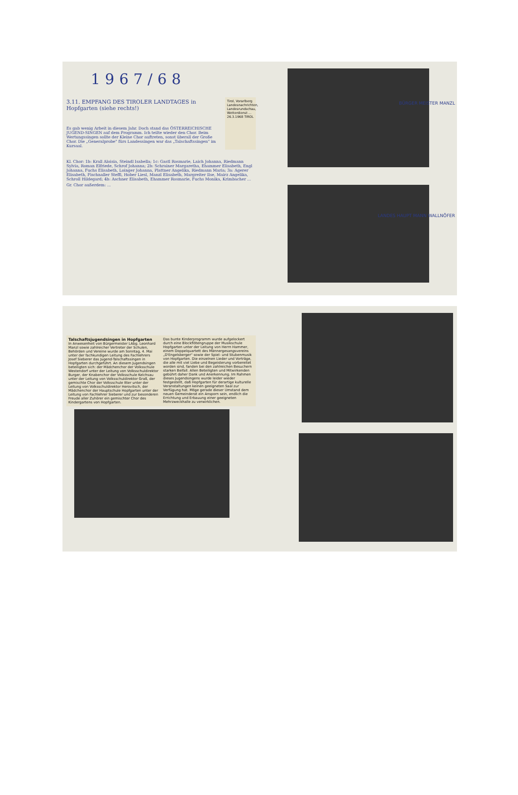1967/68
3.11. EMPFANG DES TIROLER LANDTAGES in Hopfgarten (siehe rechts!)
Es gab wenig Arbeit in diesem Jahr. Doch stand das ÖSTERREICHISCHE JUGEND-SINGEN auf dem Programm. Ich teilte wieder den Chor. Beim Wertungssingen sollte der Kleine Chor auftreten, sonst überall der Große Chor. Die „Generalprobe" fürs Landessingen war das „Talschaftssingen" im Kursaal.
Tirol, Vorarlberg
Landesnachrichten, Landesrundschau, Wetterdienst ...
26.3.1968 TIROL
Kl. Chor: 1b: Krall Aloisia, Steindl Isabella; 1c: Gastl Rosmarie, Laich Johanna, Riedmann Sylvia, Roman Elfriede, Schrof Johanna; 2b: Schrainer Margaretha, Ehammer Elisabeth, Engl Johanna, Fuchs Elisabeth, Loinger Johanna, Plattner Angelika, Riedmann Maria; 3a: Agerer Elisabeth, Fischnaller Steffi, Hober Liesl, Manzl Elisabeth, Margreiter Ilse, Mairz Angelika, Schroll Hildegard; 4b: Aschner Elisabeth, Ehammer Rosmarie, Fuchs Monika, Krimbacher ...
Gr. Chor außerdem: ...
BÜRGER MEISTER MANZL
LANDES HAUPT MANN WALLNÖFER
Talschaftsjugendsingen in Hopfgarten
In Anwesenheit von Bürgermeister LAbg. Leonhard Manzl sowie zahlreicher Vertreter der Schulen, Behörden und Vereine wurde am Sonntag, 4. Mai unter der fachkundigen Leitung des Fachlehrers Josef Sieberer das Jugend-Talschaftssingen in Hopfgarten durchgeführt. An diesem Jugendsingen beteiligten sich: der Mädchenchor der Volksschule Westendorf unter der Leitung von Volksschuldirektor Burger, der Knabenchor der Volksschule Kelchsau unter der Leitung von Volksschuldirektor Graß, der gemischte Chor der Volksschule Itter unter der Leitung von Volksschuldirektor Herovitsch, der Mädchenchor der Hauptschule Hopfgarten unter der Leitung von Fachlehrer Sieberer und zur besonderen Freude aller Zuhörer ein gemischter Chor des Kindergartens von Hopfgarten.
Das bunte Kinderprogramm wurde aufgelockert durch eine Blockflötengruppe der Musikschule Hopfgarten unter der Leitung von Herrn Hammer, einem Doppelquartett des Männergesangsvereins „D'Engelsberger" sowie der Spiel- und Stubenmusik von Hopfgarten. Die einzelnen Lieder und Vorträge, die alle mit viel Liebe und Begeisterung vorbereitet worden sind, fanden bei den zahlreichen Besuchern starken Beifall. Allen Beteiligten und Mitwirkenden gebührt daher Dank und Anerkennung. Im Rahmen dieses Jugendsingens wurde leider wieder festgestellt, daß Hopfgarten für derartige kulturelle Veranstaltungen keinen geeigneten Saal zur Verfügung hat. Möge gerade dieser Umstand dem neuen Gemeinderat ein Ansporn sein, endlich die Errichtung und Erbauung einer geeigneten Mehrzweckhalle zu verwirklichen.